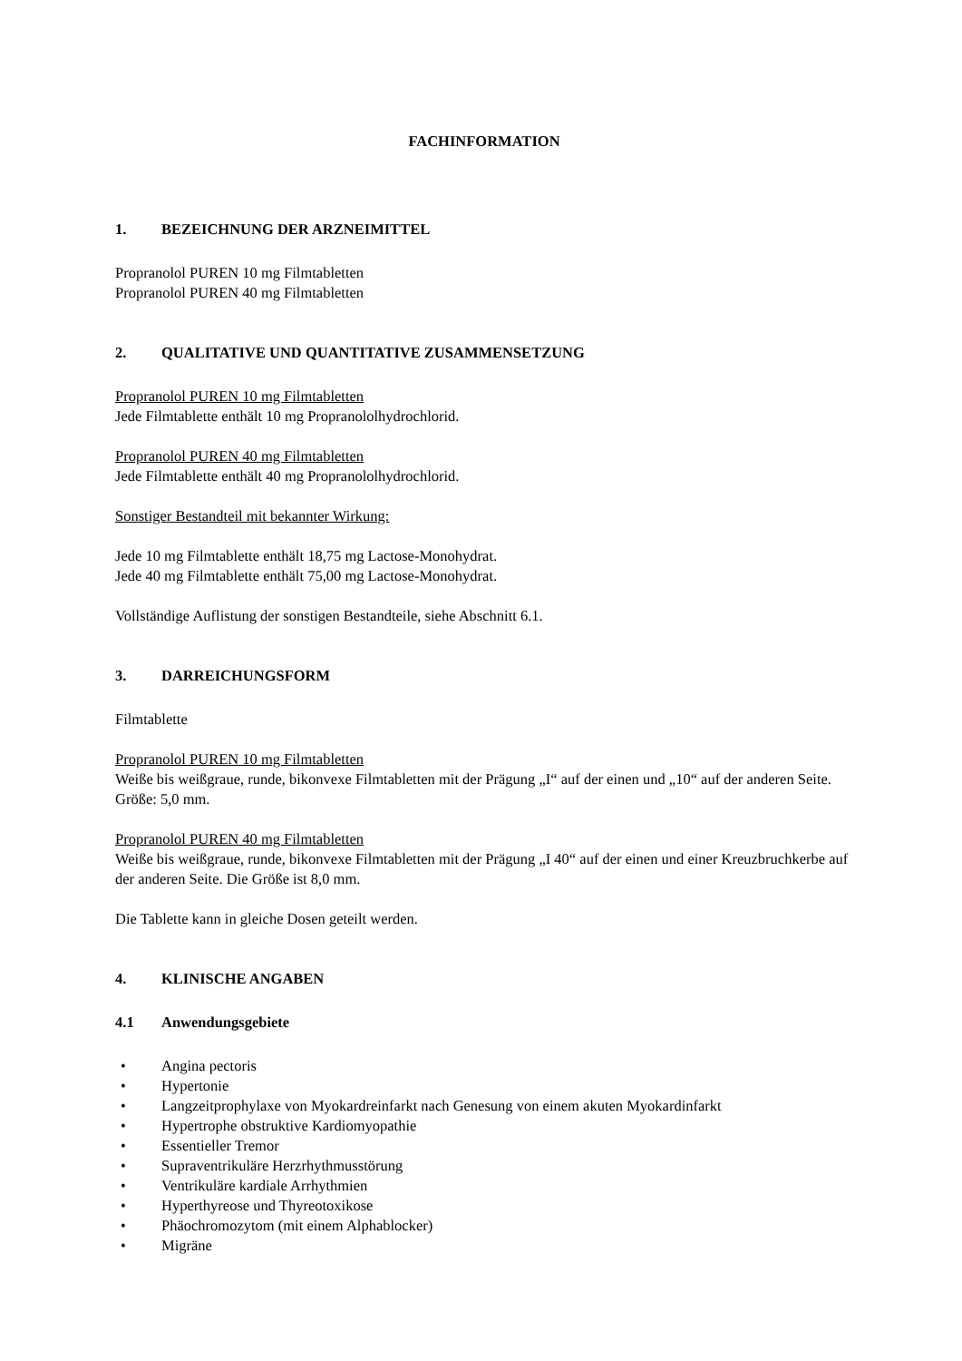FACHINFORMATION
1. BEZEICHNUNG DER ARZNEIMITTEL
Propranolol PUREN 10 mg Filmtabletten
Propranolol PUREN 40 mg Filmtabletten
2. QUALITATIVE UND QUANTITATIVE ZUSAMMENSETZUNG
Propranolol PUREN 10 mg Filmtabletten
Jede Filmtablette enthält 10 mg Propranololhydrochlorid.
Propranolol PUREN 40 mg Filmtabletten
Jede Filmtablette enthält 40 mg Propranololhydrochlorid.
Sonstiger Bestandteil mit bekannter Wirkung:
Jede 10 mg Filmtablette enthält 18,75 mg Lactose-Monohydrat.
Jede 40 mg Filmtablette enthält 75,00 mg Lactose-Monohydrat.
Vollständige Auflistung der sonstigen Bestandteile, siehe Abschnitt 6.1.
3. DARREICHUNGSFORM
Filmtablette
Propranolol PUREN 10 mg Filmtabletten
Weiße bis weißgraue, runde, bikonvexe Filmtabletten mit der Prägung „I“ auf der einen und „10“ auf der anderen Seite. Größe: 5,0 mm.
Propranolol PUREN 40 mg Filmtabletten
Weiße bis weißgraue, runde, bikonvexe Filmtabletten mit der Prägung „I 40“ auf der einen und einer Kreuzbruchkerbe auf der anderen Seite. Die Größe ist 8,0 mm.
Die Tablette kann in gleiche Dosen geteilt werden.
4. KLINISCHE ANGABEN
4.1 Anwendungsgebiete
• Angina pectoris
• Hypertonie
• Langzeitprophylaxe von Myokardreinfarkt nach Genesung von einem akuten Myokardinfarkt
• Hypertrophe obstruktive Kardiomyopathie
• Essentieller Tremor
• Supraventrikuläre Herzrhythmusstörung
• Ventrikuläre kardiale Arrhythmien
• Hyperthyreose und Thyreotoxikose
• Phäochromozytom (mit einem Alphablocker)
• Migräne